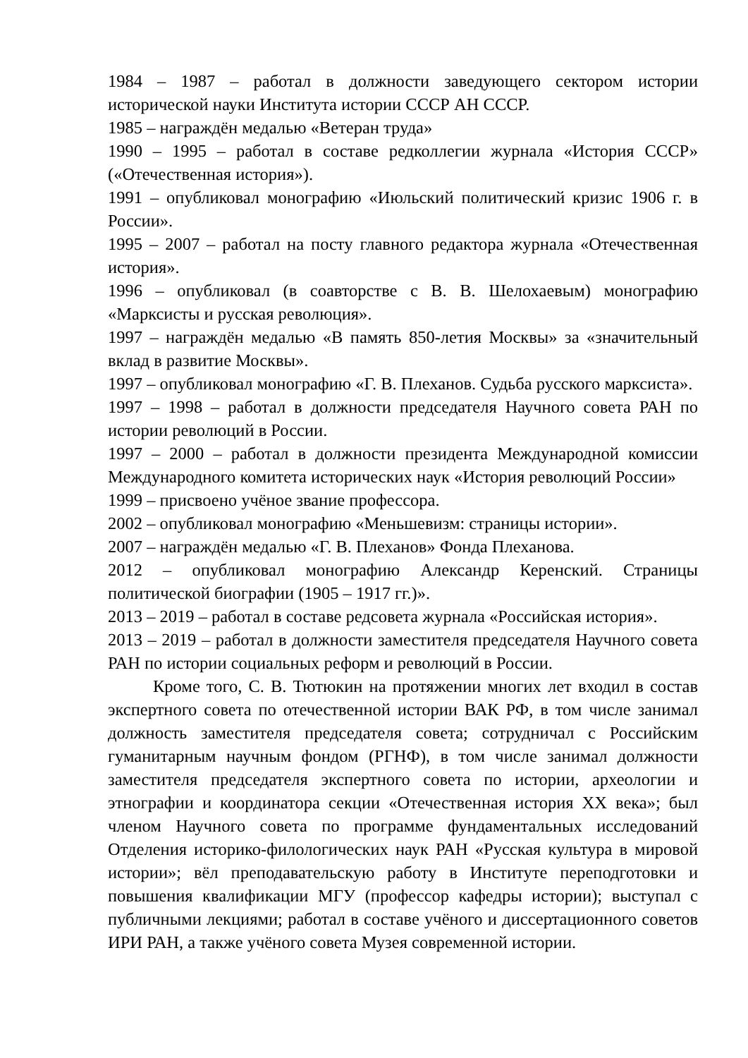1984 – 1987 – работал в должности заведующего сектором истории исторической науки Института истории СССР АН СССР.
1985 – награждён медалью «Ветеран труда»
1990 – 1995 – работал в составе редколлегии журнала «История СССР» («Отечественная история»).
1991 – опубликовал монографию «Июльский политический кризис 1906 г. в России».
1995 – 2007 – работал на посту главного редактора журнала «Отечественная история».
1996 – опубликовал (в соавторстве с В. В. Шелохаевым) монографию «Марксисты и русская революция».
1997 – награждён медалью «В память 850-летия Москвы» за «значительный вклад в развитие Москвы».
1997 – опубликовал монографию «Г. В. Плеханов. Судьба русского марксиста».
1997 – 1998 – работал в должности председателя Научного совета РАН по истории революций в России.
1997 – 2000 – работал в должности президента Международной комиссии Международного комитета исторических наук «История революций России»
1999 – присвоено учёное звание профессора.
2002 – опубликовал монографию «Меньшевизм: страницы истории».
2007 – награждён медалью «Г. В. Плеханов» Фонда Плеханова.
2012 – опубликовал монографию Александр Керенский. Страницы политической биографии (1905 – 1917 гг.)».
2013 – 2019 – работал в составе редсовета журнала «Российская история».
2013 – 2019 – работал в должности заместителя председателя Научного совета РАН по истории социальных реформ и революций в России.
Кроме того, С. В. Тютюкин на протяжении многих лет входил в состав экспертного совета по отечественной истории ВАК РФ, в том числе занимал должность заместителя председателя совета; сотрудничал с Российским гуманитарным научным фондом (РГНФ), в том числе занимал должности заместителя председателя экспертного совета по истории, археологии и этнографии и координатора секции «Отечественная история XX века»; был членом Научного совета по программе фундаментальных исследований Отделения историко-филологических наук РАН «Русская культура в мировой истории»; вёл преподавательскую работу в Институте переподготовки и повышения квалификации МГУ (профессор кафедры истории); выступал с публичными лекциями; работал в составе учёного и диссертационного советов ИРИ РАН, а также учёного совета Музея современной истории.